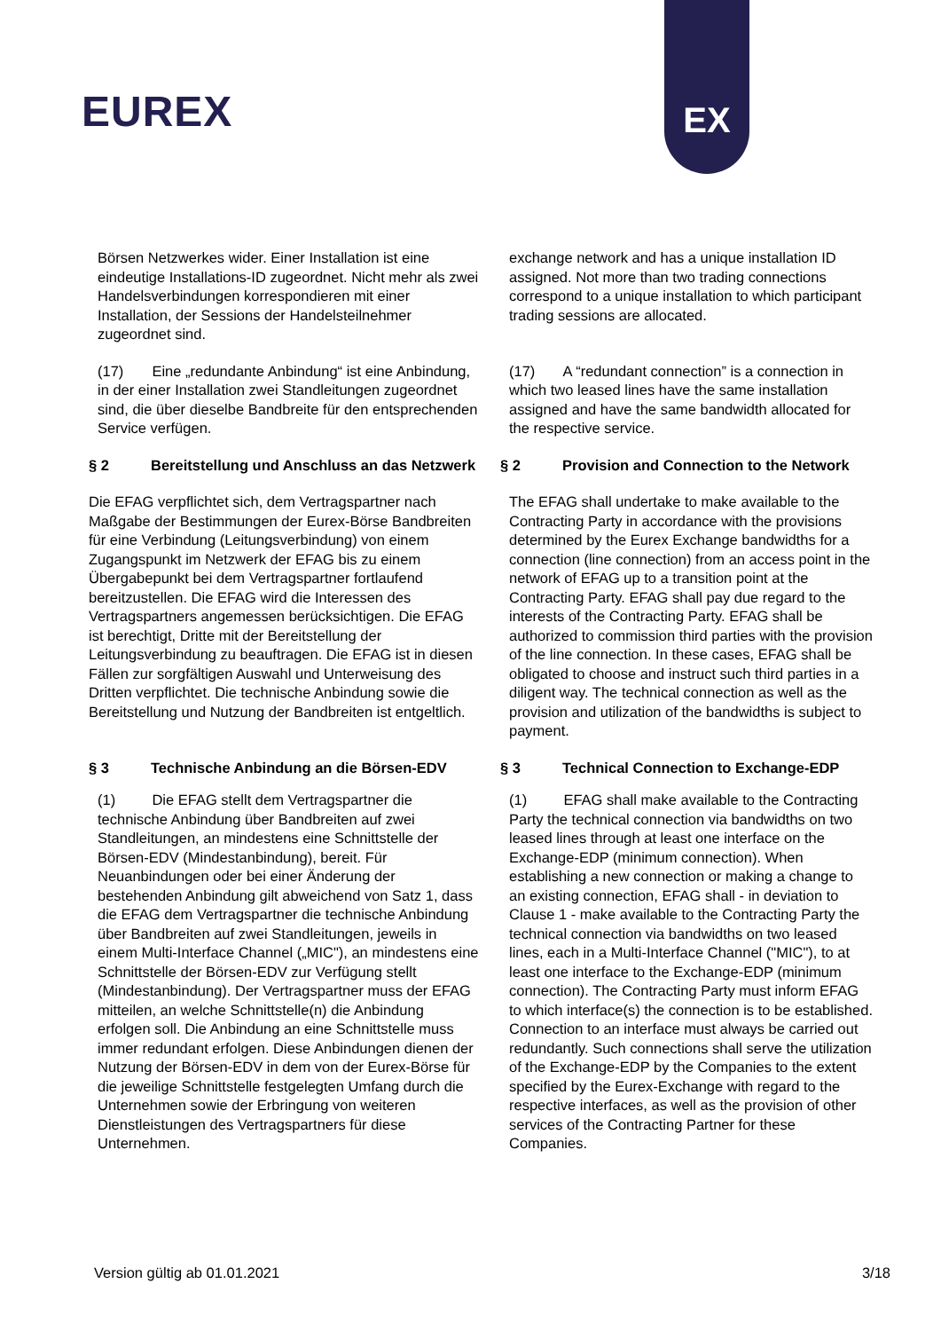EUREX
EX
Börsen Netzwerkes wider. Einer Installation ist eine eindeutige Installations-ID zugeordnet. Nicht mehr als zwei Handelsverbindungen korrespondieren mit einer Installation, der Sessions der Handelsteilnehmer zugeordnet sind.
exchange network and has a unique installation ID assigned. Not more than two trading connections correspond to a unique installation to which participant trading sessions are allocated.
(17) Eine „redundante Anbindung“ ist eine Anbindung, in der einer Installation zwei Standleitungen zugeordnet sind, die über dieselbe Bandbreite für den entsprechenden Service verfügen.
(17) A “redundant connection” is a connection in which two leased lines have the same installation assigned and have the same bandwidth allocated for the respective service.
§ 2 Bereitstellung und Anschluss an das Netzwerk
§ 2 Provision and Connection to the Network
Die EFAG verpflichtet sich, dem Vertragspartner nach Maßgabe der Bestimmungen der Eurex-Börse Bandbreiten für eine Verbindung (Leitungsverbindung) von einem Zugangspunkt im Netzwerk der EFAG bis zu einem Übergabepunkt bei dem Vertragspartner fortlaufend bereitzustellen. Die EFAG wird die Interessen des Vertragspartners angemessen berücksichtigen. Die EFAG ist berechtigt, Dritte mit der Bereitstellung der Leitungsverbindung zu beauftragen. Die EFAG ist in diesen Fällen zur sorgfältigen Auswahl und Unterweisung des Dritten verpflichtet. Die technische Anbindung sowie die Bereitstellung und Nutzung der Bandbreiten ist entgeltlich.
The EFAG shall undertake to make available to the Contracting Party in accordance with the provisions determined by the Eurex Exchange bandwidths for a connection (line connection) from an access point in the network of EFAG up to a transition point at the Contracting Party. EFAG shall pay due regard to the interests of the Contracting Party. EFAG shall be authorized to commission third parties with the provision of the line connection. In these cases, EFAG shall be obligated to choose and instruct such third parties in a diligent way. The technical connection as well as the provision and utilization of the bandwidths is subject to payment.
§ 3 Technische Anbindung an die Börsen-EDV § 3 Technical Connection to Exchange-EDP
(1) Die EFAG stellt dem Vertragspartner die technische Anbindung über Bandbreiten auf zwei Standleitungen, an mindestens eine Schnittstelle der Börsen-EDV (Mindestanbindung), bereit. Für Neuanbindungen oder bei einer Änderung der bestehenden Anbindung gilt abweichend von Satz 1, dass die EFAG dem Vertragspartner die technische Anbindung über Bandbreiten auf zwei Standleitungen, jeweils in einem Multi-Interface Channel („MIC"), an mindestens eine Schnittstelle der Börsen-EDV zur Verfügung stellt (Mindestanbindung). Der Vertragspartner muss der EFAG mitteilen, an welche Schnittstelle(n) die Anbindung erfolgen soll. Die Anbindung an eine Schnittstelle muss immer redundant erfolgen. Diese Anbindungen dienen der Nutzung der Börsen-EDV in dem von der Eurex-Börse für die jeweilige Schnittstelle festgelegten Umfang durch die Unternehmen sowie der Erbringung von weiteren Dienstleistungen des Vertragspartners für diese Unternehmen.
(1) EFAG shall make available to the Contracting Party the technical connection via bandwidths on two leased lines through at least one interface on the Exchange-EDP (minimum connection). When establishing a new connection or making a change to an existing connection, EFAG shall - in deviation to Clause 1 - make available to the Contracting Party the technical connection via bandwidths on two leased lines, each in a Multi-Interface Channel ("MIC"), to at least one interface to the Exchange-EDP (minimum connection). The Contracting Party must inform EFAG to which interface(s) the connection is to be established. Connection to an interface must always be carried out redundantly. Such connections shall serve the utilization of the Exchange-EDP by the Companies to the extent specified by the Eurex-Exchange with regard to the respective interfaces, as well as the provision of other services of the Contracting Partner for these Companies.
Version gültig ab 01.01.2021 3/18